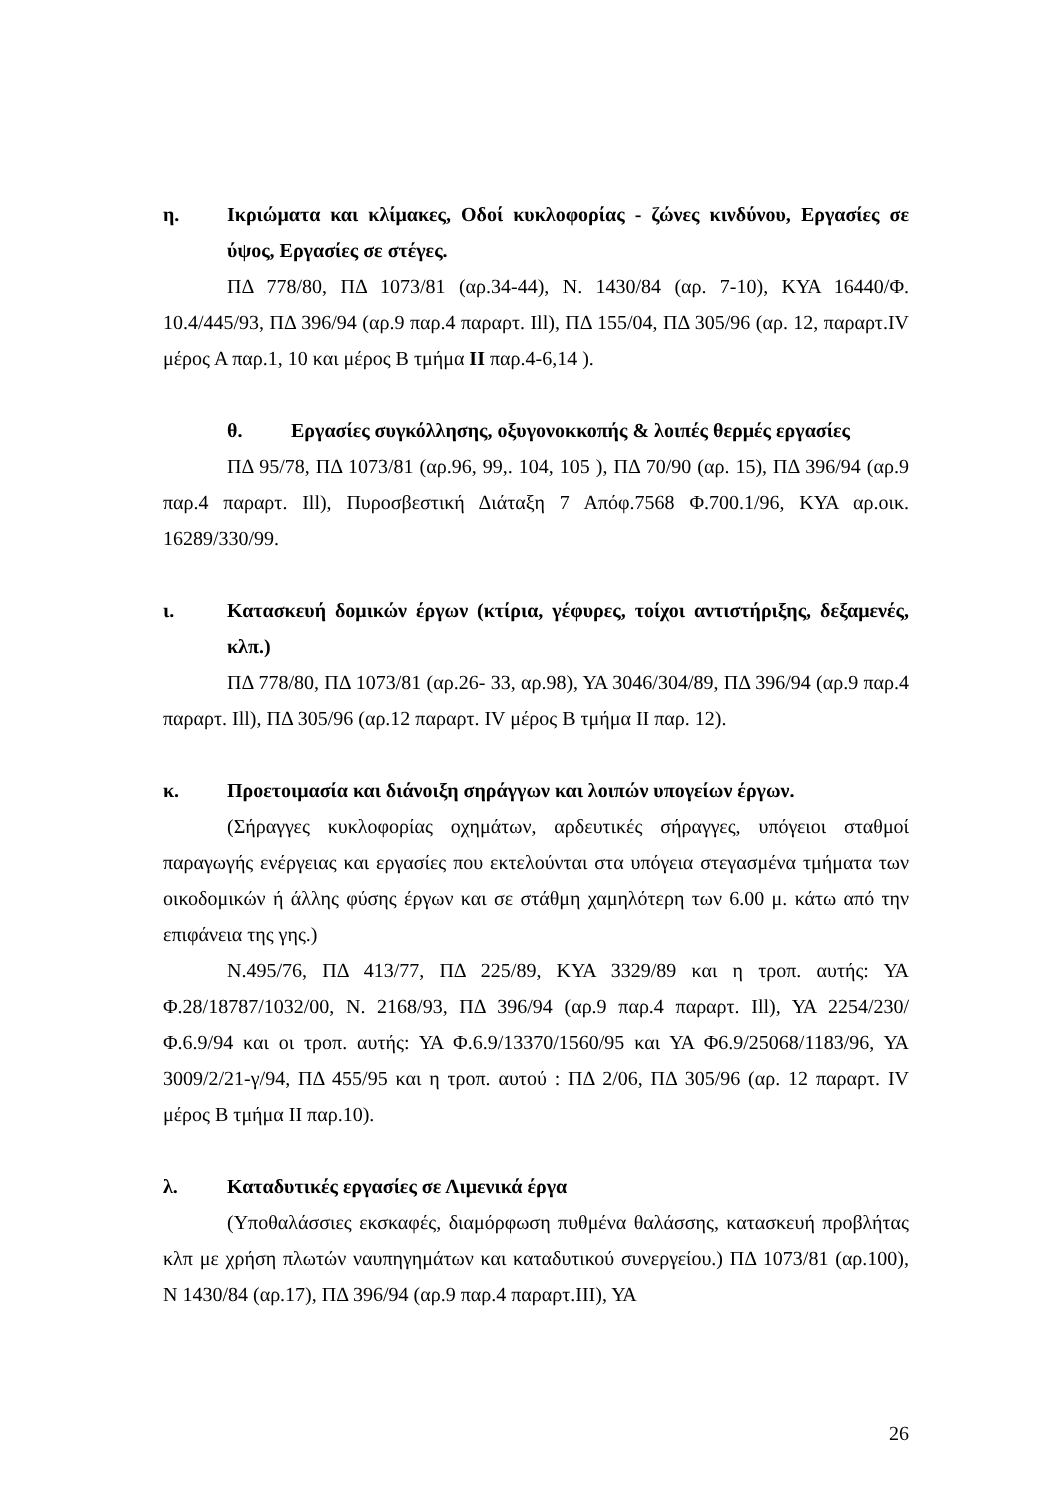η. Ικριώματα και κλίμακες, Οδοί κυκλοφορίας - ζώνες κινδύνου, Εργασίες σε ύψος, Εργασίες σε στέγες.
ΠΔ 778/80, ΠΔ 1073/81 (αρ.34-44), Ν. 1430/84 (αρ. 7-10), ΚΥΑ 16440/Φ. 10.4/445/93, ΠΔ 396/94 (αρ.9 παρ.4 παραρτ. Ill), ΠΔ 155/04, ΠΔ 305/96 (αρ. 12, παραρτ.IV μέρος Α παρ.1, 10 και μέρος Β τμήμα II παρ.4-6,14 ).
θ. Εργασίες συγκόλλησης, οξυγονοκκοπής & λοιπές θερμές εργασίες
ΠΔ 95/78, ΠΔ 1073/81 (αρ.96, 99,. 104, 105 ), ΠΔ 70/90 (αρ. 15), ΠΔ 396/94 (αρ.9 παρ.4 παραρτ. Ill), Πυροσβεστική Διάταξη 7 Απόφ.7568 Φ.700.1/96, ΚΥΑ αρ.οικ. 16289/330/99.
ι. Κατασκευή δομικών έργων (κτίρια, γέφυρες, τοίχοι αντιστήριξης, δεξαμενές, κλπ.)
ΠΔ 778/80, ΠΔ 1073/81 (αρ.26- 33, αρ.98), ΥΑ 3046/304/89, ΠΔ 396/94 (αρ.9 παρ.4 παραρτ. Ill), ΠΔ 305/96 (αρ.12 παραρτ. IV μέρος Β τμήμα II παρ. 12).
κ. Προετοιμασία και διάνοιξη σηράγγων και λοιπών υπογείων έργων.
(Σήραγγες κυκλοφορίας οχημάτων, αρδευτικές σήραγγες, υπόγειοι σταθμοί παραγωγής ενέργειας και εργασίες που εκτελούνται στα υπόγεια στεγασμένα τμήματα των οικοδομικών ή άλλης φύσης έργων και σε στάθμη χαμηλότερη των 6.00 μ. κάτω από την επιφάνεια της γης.)
Ν.495/76, ΠΔ 413/77, ΠΔ 225/89, ΚΥΑ 3329/89 και η τροπ. αυτής: ΥΑ Φ.28/18787/1032/00, Ν. 2168/93, ΠΔ 396/94 (αρ.9 παρ.4 παραρτ. Ill), ΥΑ 2254/230/Φ.6.9/94 και οι τροπ. αυτής: ΥΑ Φ.6.9/13370/1560/95 και ΥΑ Φ6.9/25068/1183/96, ΥΑ 3009/2/21-γ/94, ΠΔ 455/95 και η τροπ. αυτού : ΠΔ 2/06, ΠΔ 305/96 (αρ. 12 παραρτ. IV μέρος Β τμήμα II παρ.10).
λ. Καταδυτικές εργασίες σε Λιμενικά έργα
(Υποθαλάσσιες εκσκαφές, διαμόρφωση πυθμένα θαλάσσης, κατασκευή προβλήτας κλπ με χρήση πλωτών ναυπηγημάτων και καταδυτικού συνεργείου.) ΠΔ 1073/81 (αρ.100), Ν 1430/84 (αρ.17), ΠΔ 396/94 (αρ.9 παρ.4 παραρτ.III), ΥΑ
26